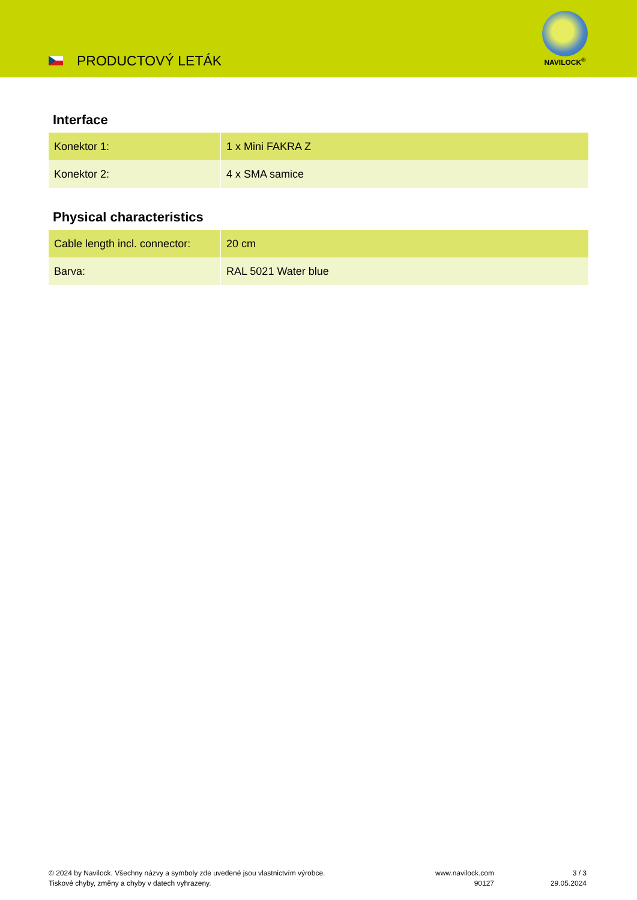PRODUCTOVÝ LETÁK
NAVILOCK<sup>®</sup>
Interface
| Konektor 1: | 1 x Mini FAKRA Z |
| Konektor 2: | 4 x SMA samice |
Physical characteristics
| Cable length incl. connector: | 20 cm |
| Barva: | RAL 5021 Water blue |
© 2024 by Navilock. Všechny názvy a symboly zde uvedené jsou vlastnictvím výrobce.
Tiskové chyby, změny a chyby v datech vyhrazeny.
www.navilock.com
90127
3 / 3
29.05.2024